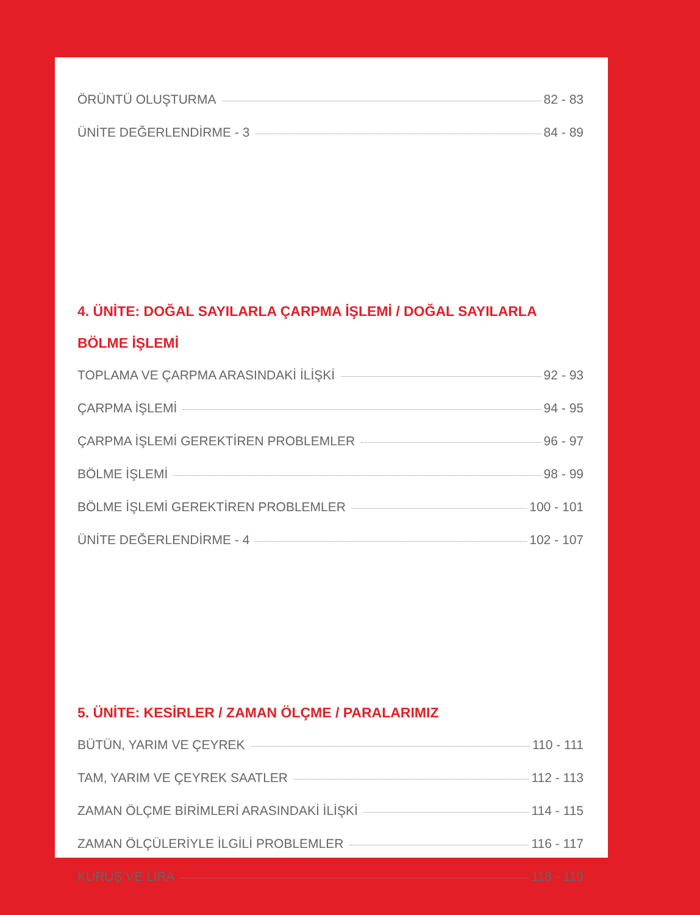ÖRÜNTÜ OLUŞTURMA 82 - 83
ÜNİTE DEĞERLENDİRME - 3 84 - 89
4. ÜNİTE: DOĞAL SAYILARLA ÇARPMA İŞLEMİ / DOĞAL SAYILARLA BÖLME İŞLEMİ
TOPLAMA VE ÇARPMA ARASINDAKİ İLİŞKİ 92 - 93
ÇARPMA İŞLEMİ 94 - 95
ÇARPMA İŞLEMİ GEREKTİREN PROBLEMLER 96 - 97
BÖLME İŞLEMİ 98 - 99
BÖLME İŞLEMİ GEREKTİREN PROBLEMLER 100 - 101
ÜNİTE DEĞERLENDİRME - 4 102 - 107
5. ÜNİTE: KESİRLER / ZAMAN ÖLÇME / PARALARIMIZ
BÜTÜN, YARIM VE ÇEYREK 110 - 111
TAM, YARIM VE ÇEYREK SAATLER 112 - 113
ZAMAN ÖLÇME BİRİMLERİ ARASINDAKİ İLİŞKİ 114 - 115
ZAMAN ÖLÇÜLERİYLE İLGİLİ PROBLEMLER 116 - 117
KURUŞ VE LİRA 118 - 119